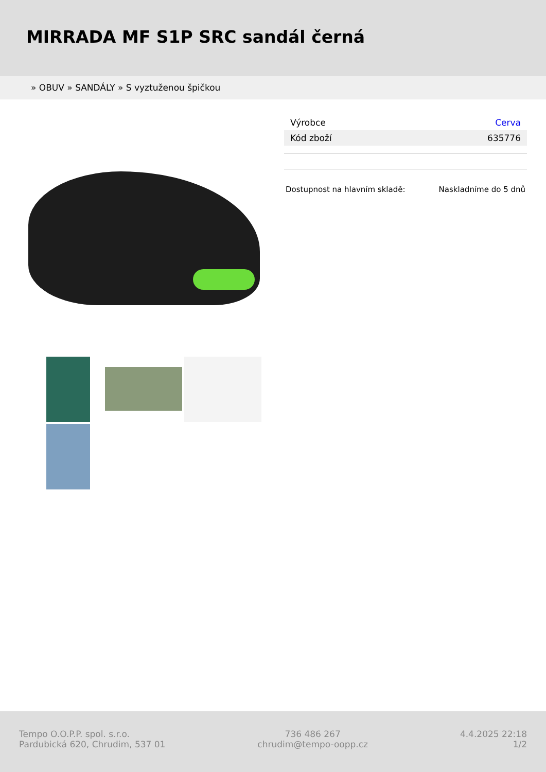MIRRADA MF S1P SRC sandál černá
» OBUV » SANDÁLY » S vyztuženou špičkou
| Výrobce | Cerva |
| Kód zboží | 635776 |
Dostupnost na hlavním skladě: Naskladníme do 5 dnů
Tempo O.O.P.P. spol. s.r.o.
Pardubická 620, Chrudim, 537 01
736 486 267
chrudim@tempo-oopp.cz
4.4.2025 22:18
1/2